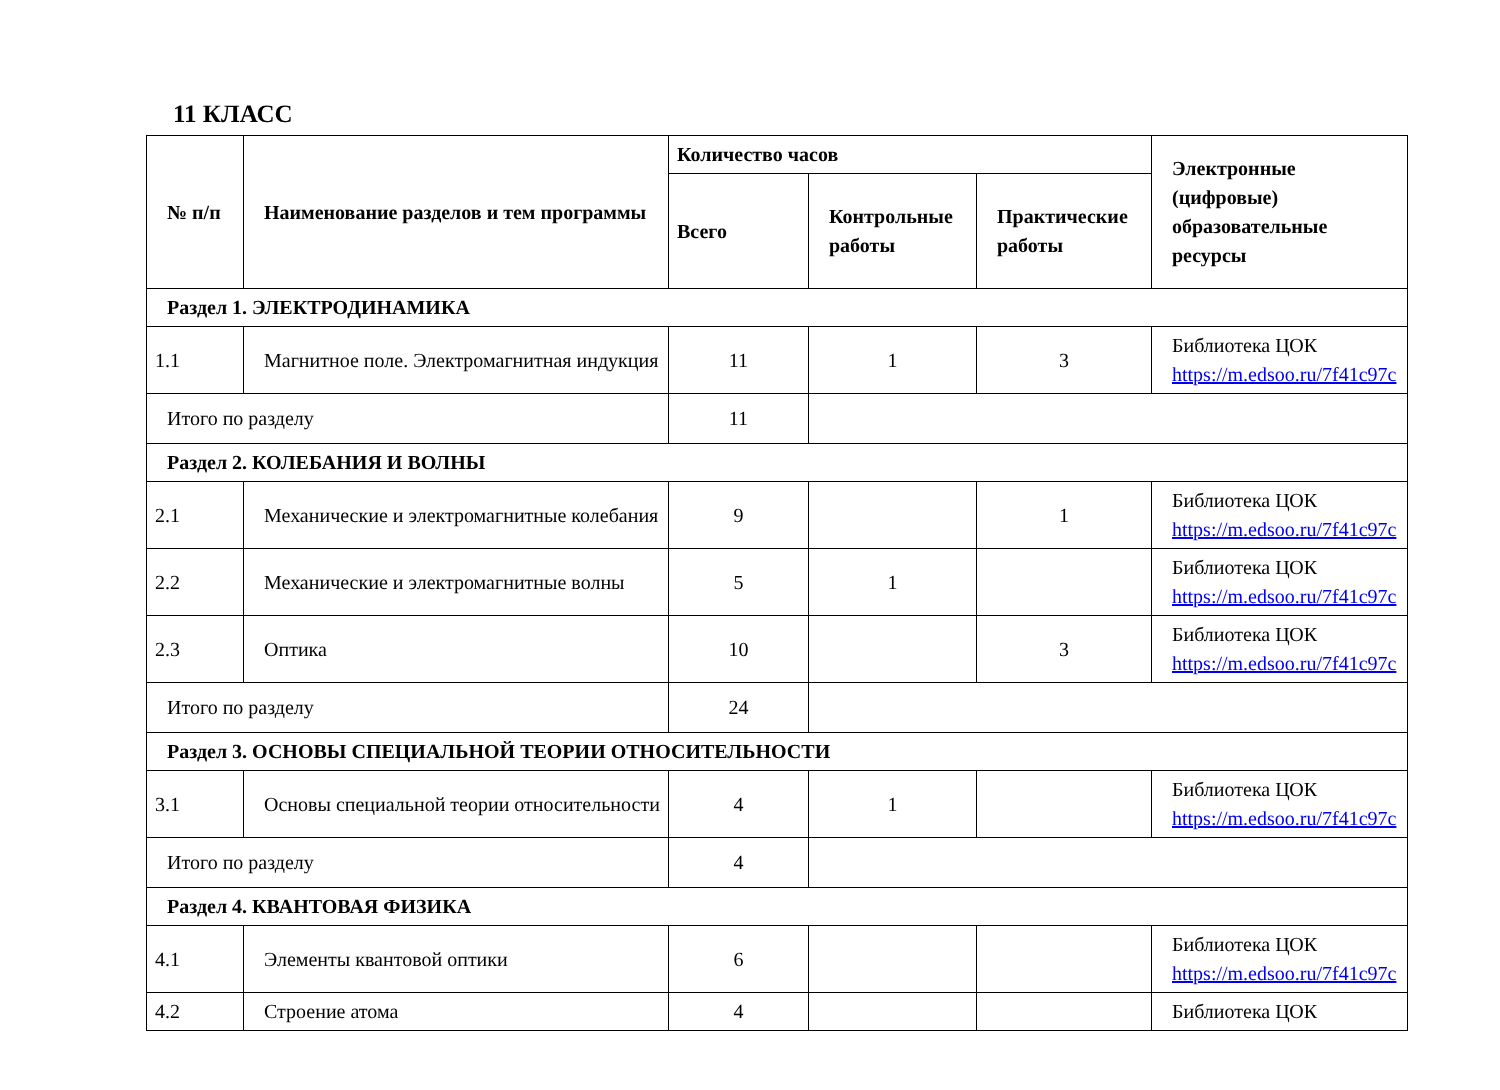11 КЛАСС
| № п/п | Наименование разделов и тем программы | Количество часов | | | Электронные (цифровые) образовательные ресурсы |
| --- | --- | --- | --- | --- | --- |
| | | Всего | Контрольные работы | Практические работы | |
| Раздел 1. ЭЛЕКТРОДИНАМИКА | | | | | |
| 1.1 | Магнитное поле. Электромагнитная индукция | 11 | 1 | 3 | Библиотека ЦОК https://m.edsoo.ru/7f41c97c |
| Итого по разделу | | 11 | | | |
| Раздел 2. КОЛЕБАНИЯ И ВОЛНЫ | | | | | |
| 2.1 | Механические и электромагнитные колебания | 9 | | 1 | Библиотека ЦОК https://m.edsoo.ru/7f41c97c |
| 2.2 | Механические и электромагнитные волны | 5 | 1 | | Библиотека ЦОК https://m.edsoo.ru/7f41c97c |
| 2.3 | Оптика | 10 | | 3 | Библиотека ЦОК https://m.edsoo.ru/7f41c97c |
| Итого по разделу | | 24 | | | |
| Раздел 3. ОСНОВЫ СПЕЦИАЛЬНОЙ ТЕОРИИ ОТНОСИТЕЛЬНОСТИ | | | | | |
| 3.1 | Основы специальной теории относительности | 4 | 1 | | Библиотека ЦОК https://m.edsoo.ru/7f41c97c |
| Итого по разделу | | 4 | | | |
| Раздел 4. КВАНТОВАЯ ФИЗИКА | | | | | |
| 4.1 | Элементы квантовой оптики | 6 | | | Библиотека ЦОК https://m.edsoo.ru/7f41c97c |
| 4.2 | Строение атома | 4 | | | Библиотека ЦОК |